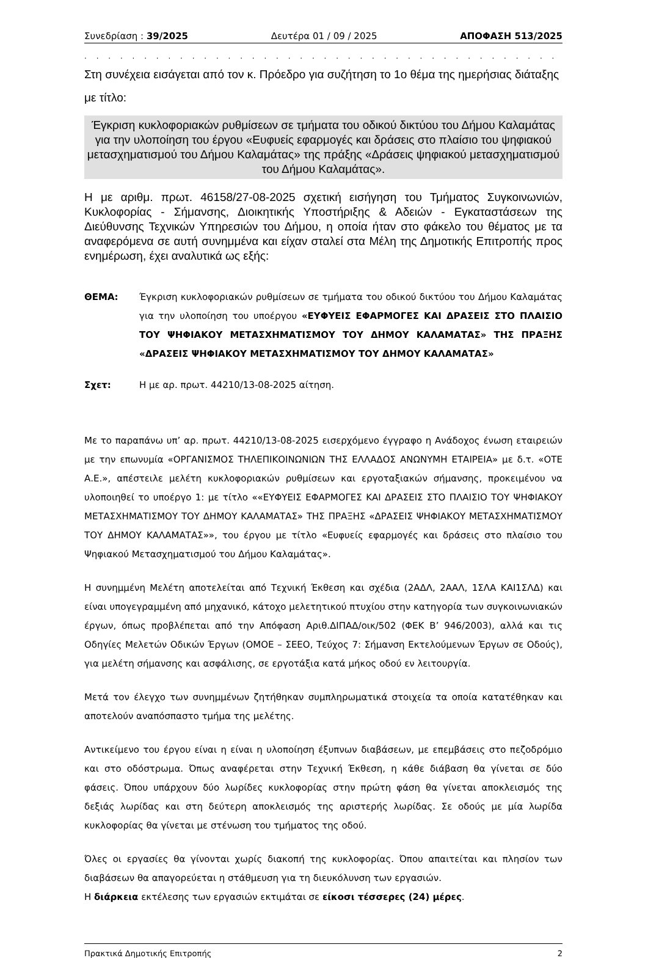Συνεδρίαση : 39/2025 Δευτέρα 01 / 09 / 2025 ΑΠΟΦΑΣΗ 513/2025
. . . . . . . . . . . . . . . . . . . . . . . . . . . . . . . . . . . . . . . . . . . . . . . . . . . . . . . . . . . . . . . . . .
Στη συνέχεια εισάγεται από τον κ. Πρόεδρο για συζήτηση το 1ο θέμα της ημερήσιας διάταξης με τίτλο:
Έγκριση κυκλοφοριακών ρυθμίσεων σε τμήματα του οδικού δικτύου του Δήμου Καλαμάτας για την υλοποίηση του έργου «Ευφυείς εφαρμογές και δράσεις στο πλαίσιο του ψηφιακού μετασχηματισμού του Δήμου Καλαμάτας» της πράξης «Δράσεις ψηφιακού μετασχηματισμού του Δήμου Καλαμάτας».
Η με αριθμ. πρωτ. 46158/27-08-2025 σχετική εισήγηση του Τμήματος Συγκοινωνιών, Κυκλοφορίας - Σήμανσης, Διοικητικής Υποστήριξης & Αδειών - Εγκαταστάσεων της Διεύθυνσης Τεχνικών Υπηρεσιών του Δήμου, η οποία ήταν στο φάκελο του θέματος με τα αναφερόμενα σε αυτή συνημμένα και είχαν σταλεί στα Μέλη της Δημοτικής Επιτροπής προς ενημέρωση, έχει αναλυτικά ως εξής:
ΘΕΜΑ: Έγκριση κυκλοφοριακών ρυθμίσεων σε τμήματα του οδικού δικτύου του Δήμου Καλαμάτας για την υλοποίηση του υποέργου «ΕΥΦΥΕΙΣ ΕΦΑΡΜΟΓΕΣ ΚΑΙ ΔΡΑΣΕΙΣ ΣΤΟ ΠΛΑΙΣΙΟ ΤΟΥ ΨΗΦΙΑΚΟΥ ΜΕΤΑΣΧΗΜΑΤΙΣΜΟΥ ΤΟΥ ΔΗΜΟΥ ΚΑΛΑΜΑΤΑΣ» ΤΗΣ ΠΡΑΞΗΣ «ΔΡΑΣΕΙΣ ΨΗΦΙΑΚΟΥ ΜΕΤΑΣΧΗΜΑΤΙΣΜΟΥ ΤΟΥ ΔΗΜΟΥ ΚΑΛΑΜΑΤΑΣ»
Σχετ: Η με αρ. πρωτ. 44210/13-08-2025 αίτηση.
Με το παραπάνω υπ’ αρ. πρωτ. 44210/13-08-2025 εισερχόμενο έγγραφο η Ανάδοχος ένωση εταιρειών με την επωνυμία «ΟΡΓΑΝΙΣΜΟΣ ΤΗΛΕΠΙΚΟΙΝΩΝΙΩΝ ΤΗΣ ΕΛΛΑΔΟΣ ΑΝΩΝΥΜΗ ΕΤΑΙΡΕΙΑ» με δ.τ. «ΟΤΕ Α.Ε.», απέστειλε μελέτη κυκλοφοριακών ρυθμίσεων και εργοταξιακών σήμανσης, προκειμένου να υλοποιηθεί το υποέργο 1: με τίτλο ««ΕΥΦΥΕΙΣ ΕΦΑΡΜΟΓΕΣ ΚΑΙ ΔΡΑΣΕΙΣ ΣΤΟ ΠΛΑΙΣΙΟ ΤΟΥ ΨΗΦΙΑΚΟΥ ΜΕΤΑΣΧΗΜΑΤΙΣΜΟΥ ΤΟΥ ΔΗΜΟΥ ΚΑΛΑΜΑΤΑΣ» ΤΗΣ ΠΡΑΞΗΣ «ΔΡΑΣΕΙΣ ΨΗΦΙΑΚΟΥ ΜΕΤΑΣΧΗΜΑΤΙΣΜΟΥ ΤΟΥ ΔΗΜΟΥ ΚΑΛΑΜΑΤΑΣ»», του έργου με τίτλο «Ευφυείς εφαρμογές και δράσεις στο πλαίσιο του Ψηφιακού Μετασχηματισμού του Δήμου Καλαμάτας».
Η συνημμένη Μελέτη αποτελείται από Τεχνική Έκθεση και σχέδια (2ΑΔΛ, 2ΑΑΛ, 1ΣΛΑ ΚΑΙ1ΣΛΔ) και είναι υπογεγραμμένη από μηχανικό, κάτοχο μελετητικού πτυχίου στην κατηγορία των συγκοινωνιακών έργων, όπως προβλέπεται από την Απόφαση Αριθ.ΔΙΠΑΔ/οικ/502 (ΦΕΚ Β’ 946/2003), αλλά και τις Οδηγίες Μελετών Οδικών Έργων (ΟΜΟΕ – ΣΕΕΟ, Τεύχος 7: Σήμανση Εκτελούμενων Έργων σε Οδούς), για μελέτη σήμανσης και ασφάλισης, σε εργοτάξια κατά μήκος οδού εν λειτουργία.
Μετά τον έλεγχο των συνημμένων ζητήθηκαν συμπληρωματικά στοιχεία τα οποία κατατέθηκαν και αποτελούν αναπόσπαστο τμήμα της μελέτης.
Αντικείμενο του έργου είναι η είναι η υλοποίηση έξυπνων διαβάσεων, με επεμβάσεις στο πεζοδρόμιο και στο οδόστρωμα. Όπως αναφέρεται στην Τεχνική Έκθεση, η κάθε διάβαση θα γίνεται σε δύο φάσεις. Όπου υπάρχουν δύο λωρίδες κυκλοφορίας στην πρώτη φάση θα γίνεται αποκλεισμός της δεξιάς λωρίδας και στη δεύτερη αποκλεισμός της αριστερής λωρίδας. Σε οδούς με μία λωρίδα κυκλοφορίας θα γίνεται με στένωση του τμήματος της οδού.
Όλες οι εργασίες θα γίνονται χωρίς διακοπή της κυκλοφορίας. Όπου απαιτείται και πλησίον των διαβάσεων θα απαγορεύεται η στάθμευση για τη διευκόλυνση των εργασιών.
Η διάρκεια εκτέλεσης των εργασιών εκτιμάται σε είκοσι τέσσερες (24) μέρες.
Πρακτικά Δημοτικής Επιτροπής 2